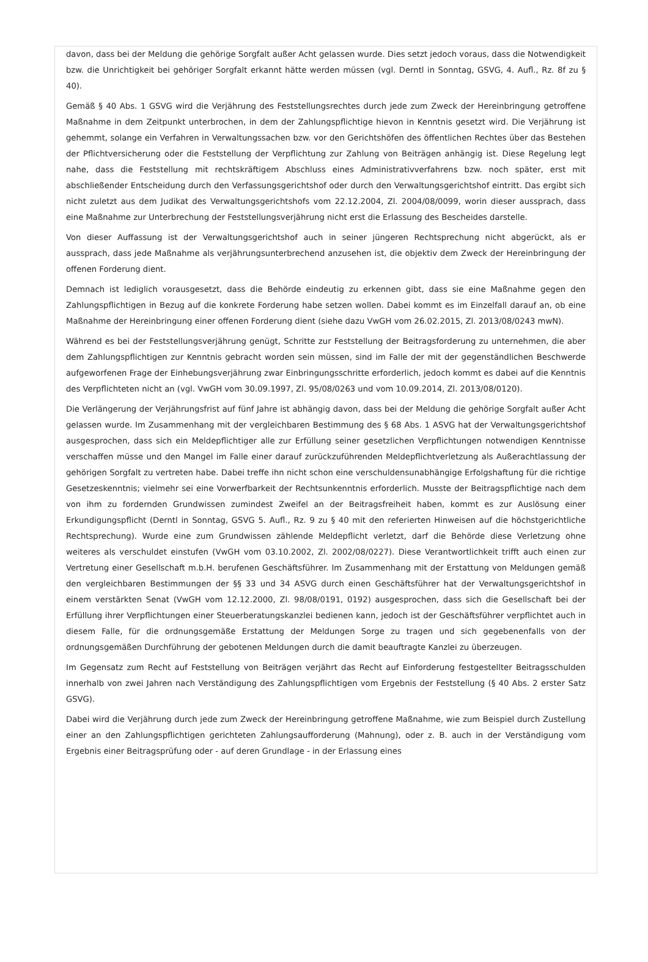davon, dass bei der Meldung die gehörige Sorgfalt außer Acht gelassen wurde. Dies setzt jedoch voraus, dass die Notwendigkeit bzw. die Unrichtigkeit bei gehöriger Sorgfalt erkannt hätte werden müssen (vgl. Derntl in Sonntag, GSVG, 4. Aufl., Rz. 8f zu § 40).
Gemäß § 40 Abs. 1 GSVG wird die Verjährung des Feststellungsrechtes durch jede zum Zweck der Hereinbringung getroffene Maßnahme in dem Zeitpunkt unterbrochen, in dem der Zahlungspflichtige hievon in Kenntnis gesetzt wird. Die Verjährung ist gehemmt, solange ein Verfahren in Verwaltungssachen bzw. vor den Gerichtshöfen des öffentlichen Rechtes über das Bestehen der Pflichtversicherung oder die Feststellung der Verpflichtung zur Zahlung von Beiträgen anhängig ist. Diese Regelung legt nahe, dass die Feststellung mit rechtskräftigem Abschluss eines Administrativverfahrens bzw. noch später, erst mit abschließender Entscheidung durch den Verfassungsgerichtshof oder durch den Verwaltungsgerichtshof eintritt. Das ergibt sich nicht zuletzt aus dem Judikat des Verwaltungsgerichtshofs vom 22.12.2004, Zl. 2004/08/0099, worin dieser aussprach, dass eine Maßnahme zur Unterbrechung der Feststellungsverjährung nicht erst die Erlassung des Bescheides darstelle.
Von dieser Auffassung ist der Verwaltungsgerichtshof auch in seiner jüngeren Rechtsprechung nicht abgerückt, als er aussprach, dass jede Maßnahme als verjährungsunterbrechend anzusehen ist, die objektiv dem Zweck der Hereinbringung der offenen Forderung dient.
Demnach ist lediglich vorausgesetzt, dass die Behörde eindeutig zu erkennen gibt, dass sie eine Maßnahme gegen den Zahlungspflichtigen in Bezug auf die konkrete Forderung habe setzen wollen. Dabei kommt es im Einzelfall darauf an, ob eine Maßnahme der Hereinbringung einer offenen Forderung dient (siehe dazu VwGH vom 26.02.2015, Zl. 2013/08/0243 mwN).
Während es bei der Feststellungsverjährung genügt, Schritte zur Feststellung der Beitragsforderung zu unternehmen, die aber dem Zahlungspflichtigen zur Kenntnis gebracht worden sein müssen, sind im Falle der mit der gegenständlichen Beschwerde aufgeworfenen Frage der Einhebungsverjährung zwar Einbringungsschritte erforderlich, jedoch kommt es dabei auf die Kenntnis des Verpflichteten nicht an (vgl. VwGH vom 30.09.1997, Zl. 95/08/0263 und vom 10.09.2014, Zl. 2013/08/0120).
Die Verlängerung der Verjährungsfrist auf fünf Jahre ist abhängig davon, dass bei der Meldung die gehörige Sorgfalt außer Acht gelassen wurde. Im Zusammenhang mit der vergleichbaren Bestimmung des § 68 Abs. 1 ASVG hat der Verwaltungsgerichtshof ausgesprochen, dass sich ein Meldepflichtiger alle zur Erfüllung seiner gesetzlichen Verpflichtungen notwendigen Kenntnisse verschaffen müsse und den Mangel im Falle einer darauf zurückzuführenden Meldepflichtverletzung als Außerachtlassung der gehörigen Sorgfalt zu vertreten habe. Dabei treffe ihn nicht schon eine verschuldensunabhängige Erfolgshaftung für die richtige Gesetzeskenntnis; vielmehr sei eine Vorwerfbarkeit der Rechtsunkenntnis erforderlich. Musste der Beitragspflichtige nach dem von ihm zu fordernden Grundwissen zumindest Zweifel an der Beitragsfreiheit haben, kommt es zur Auslösung einer Erkundigungspflicht (Derntl in Sonntag, GSVG 5. Aufl., Rz. 9 zu § 40 mit den referierten Hinweisen auf die höchstgerichtliche Rechtsprechung). Wurde eine zum Grundwissen zählende Meldepflicht verletzt, darf die Behörde diese Verletzung ohne weiteres als verschuldet einstufen (VwGH vom 03.10.2002, Zl. 2002/08/0227). Diese Verantwortlichkeit trifft auch einen zur Vertretung einer Gesellschaft m.b.H. berufenen Geschäftsführer. Im Zusammenhang mit der Erstattung von Meldungen gemäß den vergleichbaren Bestimmungen der §§ 33 und 34 ASVG durch einen Geschäftsführer hat der Verwaltungsgerichtshof in einem verstärkten Senat (VwGH vom 12.12.2000, Zl. 98/08/0191, 0192) ausgesprochen, dass sich die Gesellschaft bei der Erfüllung ihrer Verpflichtungen einer Steuerberatungskanzlei bedienen kann, jedoch ist der Geschäftsführer verpflichtet auch in diesem Falle, für die ordnungsgemäße Erstattung der Meldungen Sorge zu tragen und sich gegebenenfalls von der ordnungsgemäßen Durchführung der gebotenen Meldungen durch die damit beauftragte Kanzlei zu überzeugen.
Im Gegensatz zum Recht auf Feststellung von Beiträgen verjährt das Recht auf Einforderung festgestellter Beitragsschulden innerhalb von zwei Jahren nach Verständigung des Zahlungspflichtigen vom Ergebnis der Feststellung (§ 40 Abs. 2 erster Satz GSVG).
Dabei wird die Verjährung durch jede zum Zweck der Hereinbringung getroffene Maßnahme, wie zum Beispiel durch Zustellung einer an den Zahlungspflichtigen gerichteten Zahlungsaufforderung (Mahnung), oder z. B. auch in der Verständigung vom Ergebnis einer Beitragsprüfung oder - auf deren Grundlage - in der Erlassung eines